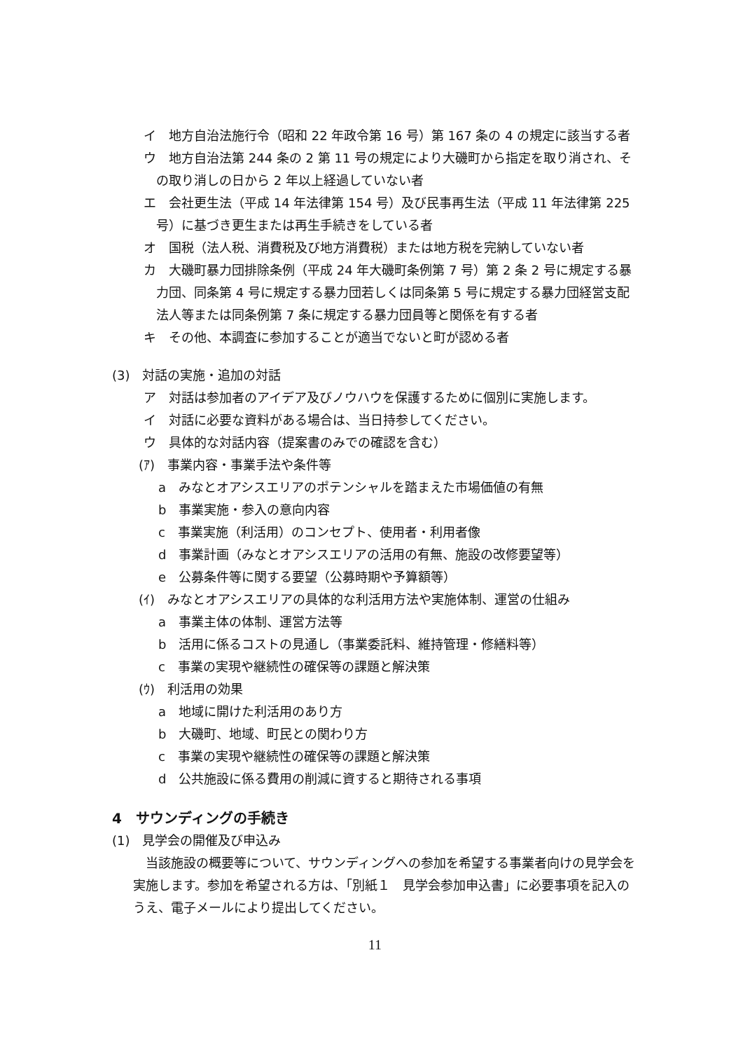イ　地方自治法施行令（昭和 22 年政令第 16 号）第 167 条の 4 の規定に該当する者
ウ　地方自治法第 244 条の 2 第 11 号の規定により大磯町から指定を取り消され、その取り消しの日から 2 年以上経過していない者
エ　会社更生法（平成 14 年法律第 154 号）及び民事再生法（平成 11 年法律第 225 号）に基づき更生または再生手続きをしている者
オ　国税（法人税、消費税及び地方消費税）または地方税を完納していない者
カ　大磯町暴力団排除条例（平成 24 年大磯町条例第 7 号）第 2 条 2 号に規定する暴力団、同条第 4 号に規定する暴力団若しくは同条第 5 号に規定する暴力団経営支配法人等または同条例第 7 条に規定する暴力団員等と関係を有する者
キ　その他、本調査に参加することが適当でないと町が認める者
(3)　対話の実施・追加の対話
ア　対話は参加者のアイデア及びノウハウを保護するために個別に実施します。
イ　対話に必要な資料がある場合は、当日持参してください。
ウ　具体的な対話内容（提案書のみでの確認を含む）
(ｱ)　事業内容・事業手法や条件等
a　みなとオアシスエリアのポテンシャルを踏まえた市場価値の有無
b　事業実施・参入の意向内容
c　事業実施（利活用）のコンセプト、使用者・利用者像
d　事業計画（みなとオアシスエリアの活用の有無、施設の改修要望等）
e　公募条件等に関する要望（公募時期や予算額等）
(ｲ)　みなとオアシスエリアの具体的な利活用方法や実施体制、運営の仕組み
a　事業主体の体制、運営方法等
b　活用に係るコストの見通し（事業委託料、維持管理・修繕料等）
c　事業の実現や継続性の確保等の課題と解決策
(ｳ)　利活用の効果
a　地域に開けた利活用のあり方
b　大磯町、地域、町民との関わり方
c　事業の実現や継続性の確保等の課題と解決策
d　公共施設に係る費用の削減に資すると期待される事項
4　サウンディングの手続き
(1)　見学会の開催及び申込み
当該施設の概要等について、サウンディングへの参加を希望する事業者向けの見学会を実施します。参加を希望される方は、「別紙１　見学会参加申込書」に必要事項を記入のうえ、電子メールにより提出してください。
11